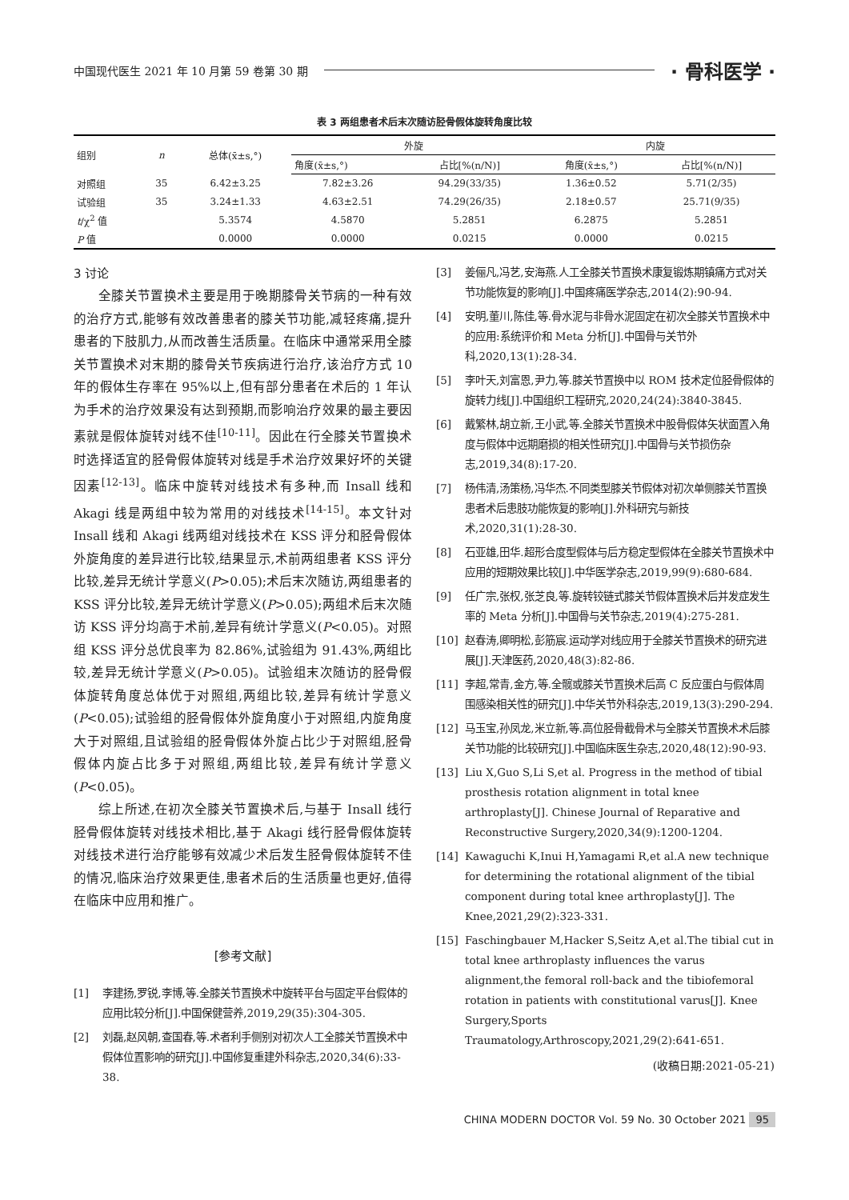中国现代医生 2021 年 10 月第 59 卷第 30 期 · 骨科医学 ·
表 3 两组患者术后末次随访胫骨假体旋转角度比较
| 组别 | n | 总体(x̄±s,°) | 外旋 | | 内旋 | |
| --- | --- | --- | --- | --- | --- | --- |
| | | | 角度(x̄±s,°) | 占比[%(n/N)] | 角度(x̄±s,°) | 占比[%(n/N)] |
| 对照组 | 35 | 6.42±3.25 | 7.82±3.26 | 94.29(33/35) | 1.36±0.52 | 5.71(2/35) |
| 试验组 | 35 | 3.24±1.33 | 4.63±2.51 | 74.29(26/35) | 2.18±0.57 | 25.71(9/35) |
| t /χ<sup>2</sup> 值 | | 5.3574 | 4.5870 | 5.2851 | 6.2875 | 5.2851 |
| P 值 | | 0.0000 | 0.0000 | 0.0215 | 0.0000 | 0.0215 |
3 讨论
全膝关节置换术主要是用于晚期膝骨关节病的一种有效的治疗方式,能够有效改善患者的膝关节功能,减轻疼痛,提升患者的下肢肌力,从而改善生活质量。在临床中通常采用全膝关节置换术对末期的膝骨关节疾病进行治疗,该治疗方式 10 年的假体生存率在 95%以上,但有部分患者在术后的 1 年认为手术的治疗效果没有达到预期,而影响治疗效果的最主要因素就是假体旋转对线不佳<sup>[10-11]</sup>。因此在行全膝关节置换术时选择适宜的胫骨假体旋转对线是手术治疗效果好坏的关键因素<sup>[12-13]</sup>。临床中旋转对线技术有多种,而 Insall 线和 Akagi 线是两组中较为常用的对线技术<sup>[14-15]</sup>。本文针对 Insall 线和 Akagi 线两组对线技术在 KSS 评分和胫骨假体外旋角度的差异进行比较,结果显示,术前两组患者 KSS 评分比较,差异无统计学意义(P>0.05);术后末次随访,两组患者的 KSS 评分比较,差异无统计学意义(P>0.05);两组术后末次随访 KSS 评分均高于术前,差异有统计学意义(P<0.05)。对照组 KSS 评分总优良率为 82.86%,试验组为 91.43%,两组比较,差异无统计学意义(P>0.05)。试验组末次随访的胫骨假体旋转角度总体优于对照组,两组比较,差异有统计学意义(P<0.05);试验组的胫骨假体外旋角度小于对照组,内旋角度大于对照组,且试验组的胫骨假体外旋占比少于对照组,胫骨假体内旋占比多于对照组,两组比较,差异有统计学意义(P<0.05)。
综上所述,在初次全膝关节置换术后,与基于 Insall 线行胫骨假体旋转对线技术相比,基于 Akagi 线行胫骨假体旋转对线技术进行治疗能够有效减少术后发生胫骨假体旋转不佳的情况,临床治疗效果更佳,患者术后的生活质量也更好,值得在临床中应用和推广。
[参考文献]
[1] 李建扬,罗锐,李博,等.全膝关节置换术中旋转平台与固定平台假体的应用比较分析[J].中国保健营养,2019,29(35):304-305.
[2] 刘磊,赵风朝,查国春,等.术者利手侧别对初次人工全膝关节置换术中假体位置影响的研究[J].中国修复重建外科杂志,2020,34(6):33-38.
[3] 姜俪凡,冯艺,安海燕.人工全膝关节置换术康复锻炼期镇痛方式对关节功能恢复的影响[J].中国疼痛医学杂志,2014(2):90-94.
[4] 安明,董川,陈佳,等.骨水泥与非骨水泥固定在初次全膝关节置换术中的应用:系统评价和 Meta 分析[J].中国骨与关节外科,2020,13(1):28-34.
[5] 李叶天,刘富恩,尹力,等.膝关节置换中以 ROM 技术定位胫骨假体的旋转力线[J].中国组织工程研究,2020,24(24):3840-3845.
[6] 戴繁林,胡立新,王小武,等.全膝关节置换术中股骨假体矢状面置入角度与假体中远期磨损的相关性研究[J].中国骨与关节损伤杂志,2019,34(8):17-20.
[7] 杨伟清,汤策杨,冯华杰.不同类型膝关节假体对初次单侧膝关节置换患者术后患肢功能恢复的影响[J].外科研究与新技术,2020,31(1):28-30.
[8] 石亚雄,田华.超形合度型假体与后方稳定型假体在全膝关节置换术中应用的短期效果比较[J].中华医学杂志,2019,99(9):680-684.
[9] 任广宗,张权,张芝良,等.旋转铰链式膝关节假体置换术后并发症发生率的 Meta 分析[J].中国骨与关节杂志,2019(4):275-281.
[10] 赵春涛,卿明松,彭筋宸.运动学对线应用于全膝关节置换术的研究进展[J].天津医药,2020,48(3):82-86.
[11] 李超,常青,金方,等.全髋或膝关节置换术后高 C 反应蛋白与假体周围感染相关性的研究[J].中华关节外科杂志,2019,13(3):290-294.
[12] 马玉宝,孙凤龙,米立新,等.高位胫骨截骨术与全膝关节置换术术后膝关节功能的比较研究[J].中国临床医生杂志,2020,48(12):90-93.
[13] Liu X,Guo S,Li S,et al. Progress in the method of tibial prosthesis rotation alignment in total knee arthroplasty[J]. Chinese Journal of Reparative and Reconstructive Surgery,2020,34(9):1200-1204.
[14] Kawaguchi K,Inui H,Yamagami R,et al.A new technique for determining the rotational alignment of the tibial component during total knee arthroplasty[J]. The Knee,2021,29(2):323-331.
[15] Faschingbauer M,Hacker S,Seitz A,et al.The tibial cut in total knee arthroplasty influences the varus alignment,the femoral roll-back and the tibiofemoral rotation in patients with constitutional varus[J]. Knee Surgery,Sports Traumatology,Arthroscopy,2021,29(2):641-651.
(收稿日期:2021-05-21)
CHINA MODERN DOCTOR Vol. 59 No. 30 October 2021 95